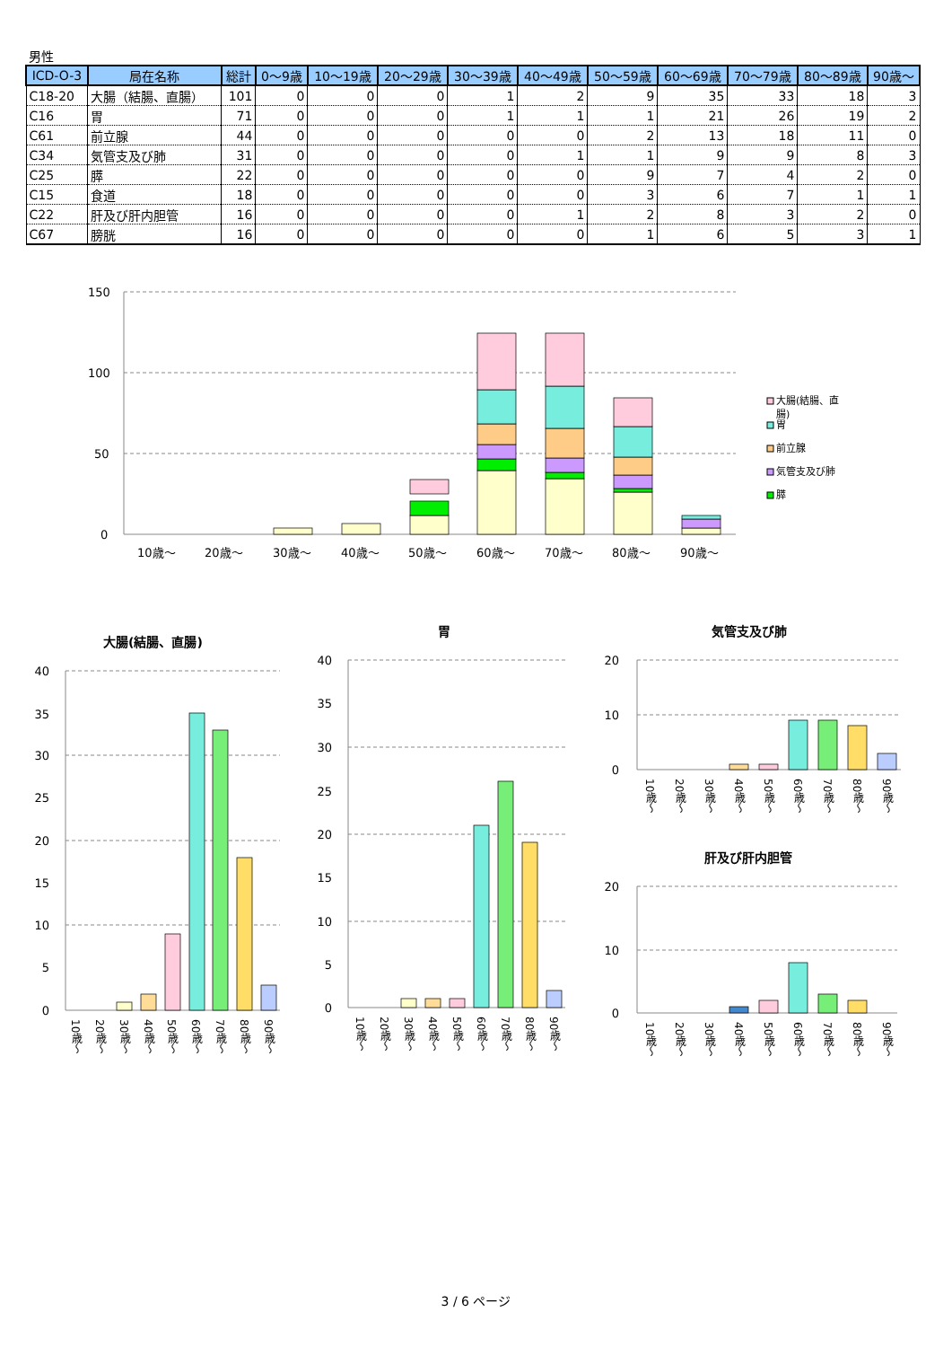男性
| ICD-O-3 | 局在名称 | 総計 | 0～9歳 | 10～19歳 | 20～29歳 | 30～39歳 | 40～49歳 | 50～59歳 | 60～69歳 | 70～79歳 | 80～89歳 | 90歳～ |
| --- | --- | --- | --- | --- | --- | --- | --- | --- | --- | --- | --- | --- |
| C18-20 | 大腸（結腸、直腸） | 101 | 0 | 0 | 0 | 1 | 2 | 9 | 35 | 33 | 18 | 3 |
| C16 | 胃 | 71 | 0 | 0 | 0 | 1 | 1 | 1 | 21 | 26 | 19 | 2 |
| C61 | 前立腺 | 44 | 0 | 0 | 0 | 0 | 0 | 2 | 13 | 18 | 11 | 0 |
| C34 | 気管支及び肺 | 31 | 0 | 0 | 0 | 0 | 1 | 1 | 9 | 9 | 8 | 3 |
| C25 | 膵 | 22 | 0 | 0 | 0 | 0 | 0 | 9 | 7 | 4 | 2 | 0 |
| C15 | 食道 | 18 | 0 | 0 | 0 | 0 | 0 | 3 | 6 | 7 | 1 | 1 |
| C22 | 肝及び肝内胆管 | 16 | 0 | 0 | 0 | 0 | 1 | 2 | 8 | 3 | 2 | 0 |
| C67 | 膀胱 | 16 | 0 | 0 | 0 | 0 | 0 | 1 | 6 | 5 | 3 | 1 |
150
100
50
0
10歳～
20歳～
30歳～
40歳～
50歳～
60歳～
70歳～
80歳～
90歳～
大腸(結腸、直
腸)
胃
前立腺
気管支及び肺
膵
大腸(結腸、直腸)
胃
気管支及び肺
肝及び肝内胆管
40
35
30
25
20
15
10
5
0
40
35
30
25
20
15
10
5
0
20
10
0
20
10
0
10歳～
20歳～
30歳～
40歳～
50歳～
60歳～
70歳～
80歳～
90歳～
10歳～
20歳～
30歳～
40歳～
50歳～
60歳～
70歳～
80歳～
90歳～
10歳～
20歳～
30歳～
40歳～
50歳～
60歳～
70歳～
80歳～
90歳～
10歳～
20歳～
30歳～
40歳～
50歳～
60歳～
70歳～
80歳～
90歳～
3 / 6 ページ